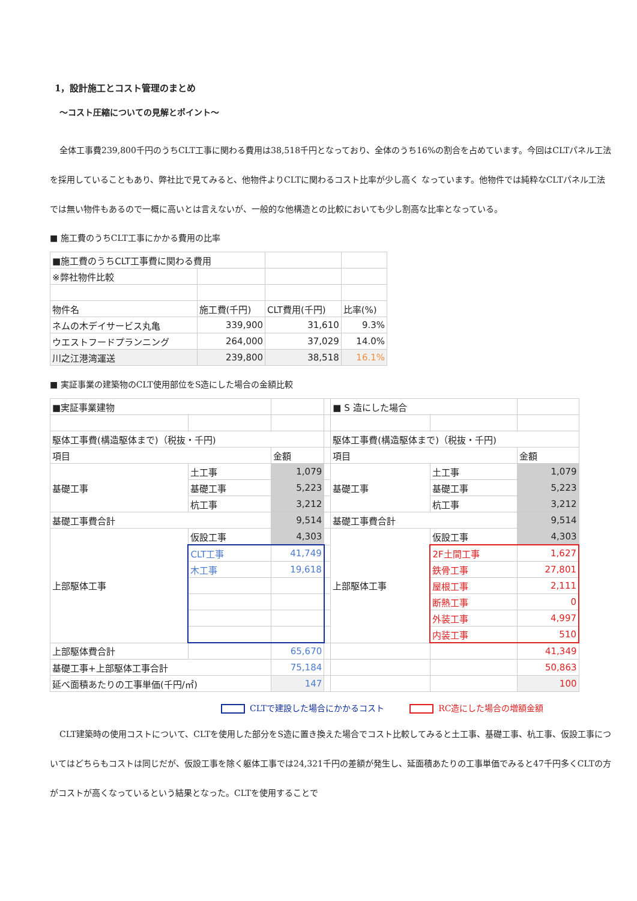1，設計施工とコスト管理のまとめ
～コスト圧縮についての見解とポイント～
全体工事費239,800千円のうちCLT工事に関わる費用は38,518千円となっており、全体のうち16%の割合を占めています。今回はCLTパネル工法を採用していることもあり、弊社比で見てみると、他物件よりCLTに関わるコスト比率が少し高く なっています。他物件では純粋なCLTパネル工法では無い物件もあるので一概に高いとは言えないが、一般的な他構造との比較においても少し割高な比率となっている。
■ 施工費のうちCLT工事にかかる費用の比率
| ■施工費のうちCLT工事費に関わる費用 | | | |
| ※弊社物件比較 | | | |
| 物件名 | 施工費(千円) | CLT費用(千円) | 比率(%) |
| ネムの木デイサービス丸亀 | 339,900 | 31,610 | 9.3% |
| ウエストフードプランニング | 264,000 | 37,029 | 14.0% |
| 川之江港湾運送 | 239,800 | 38,518 | 16.1% |
■ 実証事業の建築物のCLT使用部位をS造にした場合の金額比較
| ■実証事業建物 | | | | ■ S 造にした場合 | | |
| 駆体工事費(構造駆体まで)（税抜・千円) | | | | 駆体工事費(構造駆体まで)（税抜・千円) | | |
| 項目 | | 金額 | | 項目 | | 金額 |
| 基礎工事 | 土工事 | 1,079 | | 基礎工事 | 土工事 | 1,079 |
| | 基礎工事 | 5,223 | | | 基礎工事 | 5,223 |
| | 杭工事 | 3,212 | | | 杭工事 | 3,212 |
| 基礎工事費合計 | | 9,514 | | 基礎工事費合計 | | 9,514 |
| 上部駆体工事 | 仮設工事 | 4,303 | | 上部駆体工事 | 仮設工事 | 4,303 |
| | CLT工事 | 41,749 | | | 2F土間工事 | 1,627 |
| | 木工事 | 19,618 | | | 鉄骨工事 | 27,801 |
| | | | | | 屋根工事 | 2,111 |
| | | | | | 断熱工事 | 0 |
| | | | | | 外装工事 | 4,997 |
| | | | | | 内装工事 | 510 |
| 上部駆体費合計 | | 65,670 | | | | 41,349 |
| 基礎工事+上部駆体工事合計 | | 75,184 | | | | 50,863 |
| 延べ面積あたりの工事単価(千円/㎡) | | 147 | | | | 100 |
CLTで建設した場合にかかるコスト　　　 RC造にした場合の増額金額
CLT建築時の使用コストについて、CLTを使用した部分をS造に置き換えた場合でコスト比較してみると土工事、基礎工事、杭工事、仮設工事についてはどちらもコストは同じだが、仮設工事を除く躯体工事では24,321千円の差額が発生し、延面積あたりの工事単価でみると47千円多くCLTの方がコストが高くなっているという結果となった。CLTを使用することで